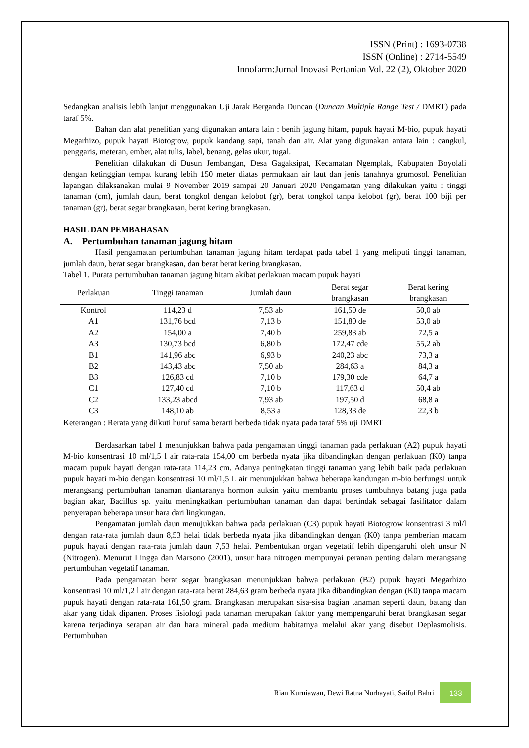ISSN (Print) : 1693-0738
ISSN (Online) : 2714-5549
Innofarm:Jurnal Inovasi Pertanian Vol. 22 (2), Oktober 2020
Sedangkan analisis lebih lanjut menggunakan Uji Jarak Berganda Duncan (Duncan Multiple Range Test / DMRT) pada taraf 5%.
Bahan dan alat penelitian yang digunakan antara lain : benih jagung hitam, pupuk hayati M-bio, pupuk hayati Megarhizo, pupuk hayati Biotogrow, pupuk kandang sapi, tanah dan air. Alat yang digunakan antara lain : cangkul, penggaris, meteran, ember, alat tulis, label, benang, gelas ukur, tugal.
Penelitian dilakukan di Dusun Jembangan, Desa Gagaksipat, Kecamatan Ngemplak, Kabupaten Boyolali dengan ketinggian tempat kurang lebih 150 meter diatas permukaan air laut dan jenis tanahnya grumosol. Penelitian lapangan dilaksanakan mulai 9 November 2019 sampai 20 Januari 2020 Pengamatan yang dilakukan yaitu : tinggi tanaman (cm), jumlah daun, berat tongkol dengan kelobot (gr), berat tongkol tanpa kelobot (gr), berat 100 biji per tanaman (gr), berat segar brangkasan, berat kering brangkasan.
HASIL DAN PEMBAHASAN
A. Pertumbuhan tanaman jagung hitam
Hasil pengamatan pertumbuhan tanaman jagung hitam terdapat pada tabel 1 yang meliputi tinggi tanaman, jumlah daun, berat segar brangkasan, dan berat berat kering brangkasan.
Tabel 1. Purata pertumbuhan tanaman jagung hitam akibat perlakuan macam pupuk hayati
| Perlakuan | Tinggi tanaman | Jumlah daun | Berat segar brangkasan | Berat kering brangkasan |
| --- | --- | --- | --- | --- |
| Kontrol | 114,23 d | 7,53 ab | 161,50 de | 50,0 ab |
| A1 | 131,76 bcd | 7,13 b | 151,80 de | 53,0 ab |
| A2 | 154,00 a | 7,40 b | 259,83 ab | 72,5 a |
| A3 | 130,73 bcd | 6,80 b | 172,47 cde | 55,2 ab |
| B1 | 141,96 abc | 6,93 b | 240,23 abc | 73,3 a |
| B2 | 143,43 abc | 7,50 ab | 284,63 a | 84,3 a |
| B3 | 126,83 cd | 7,10 b | 179,30 cde | 64,7 a |
| C1 | 127,40 cd | 7,10 b | 117,63 d | 50,4 ab |
| C2 | 133,23 abcd | 7,93 ab | 197,50 d | 68,8 a |
| C3 | 148,10 ab | 8,53 a | 128,33 de | 22,3 b |
Keterangan : Rerata yang diikuti huruf sama berarti berbeda tidak nyata pada taraf 5% uji DMRT
Berdasarkan tabel 1 menunjukkan bahwa pada pengamatan tinggi tanaman pada perlakuan (A2) pupuk hayati M-bio konsentrasi 10 ml/1,5 l air rata-rata 154,00 cm berbeda nyata jika dibandingkan dengan perlakuan (K0) tanpa macam pupuk hayati dengan rata-rata 114,23 cm. Adanya peningkatan tinggi tanaman yang lebih baik pada perlakuan pupuk hayati m-bio dengan konsentrasi 10 ml/1,5 L air menunjukkan bahwa beberapa kandungan m-bio berfungsi untuk merangsang pertumbuhan tanaman diantaranya hormon auksin yaitu membantu proses tumbuhnya batang juga pada bagian akar, Bacillus sp. yaitu meningkatkan pertumbuhan tanaman dan dapat bertindak sebagai fasilitator dalam penyerapan beberapa unsur hara dari lingkungan.
Pengamatan jumlah daun menujukkan bahwa pada perlakuan (C3) pupuk hayati Biotogrow konsentrasi 3 ml/l dengan rata-rata jumlah daun 8,53 helai tidak berbeda nyata jika dibandingkan dengan (K0) tanpa pemberian macam pupuk hayati dengan rata-rata jumlah daun 7,53 helai. Pembentukan organ vegetatif lebih dipengaruhi oleh unsur N (Nitrogen). Menurut Lingga dan Marsono (2001), unsur hara nitrogen mempunyai peranan penting dalam merangsang pertumbuhan vegetatif tanaman.
Pada pengamatan berat segar brangkasan menunjukkan bahwa perlakuan (B2) pupuk hayati Megarhizo konsentrasi 10 ml/1,2 l air dengan rata-rata berat 284,63 gram berbeda nyata jika dibandingkan dengan (K0) tanpa macam pupuk hayati dengan rata-rata 161,50 gram. Brangkasan merupakan sisa-sisa bagian tanaman seperti daun, batang dan akar yang tidak dipanen. Proses fisiologi pada tanaman merupakan faktor yang mempengaruhi berat brangkasan segar karena terjadinya serapan air dan hara mineral pada medium habitatnya melalui akar yang disebut Deplasmolisis. Pertumbuhan
Rian Kurniawan, Dewi Ratna Nurhayati, Saiful Bahri
133